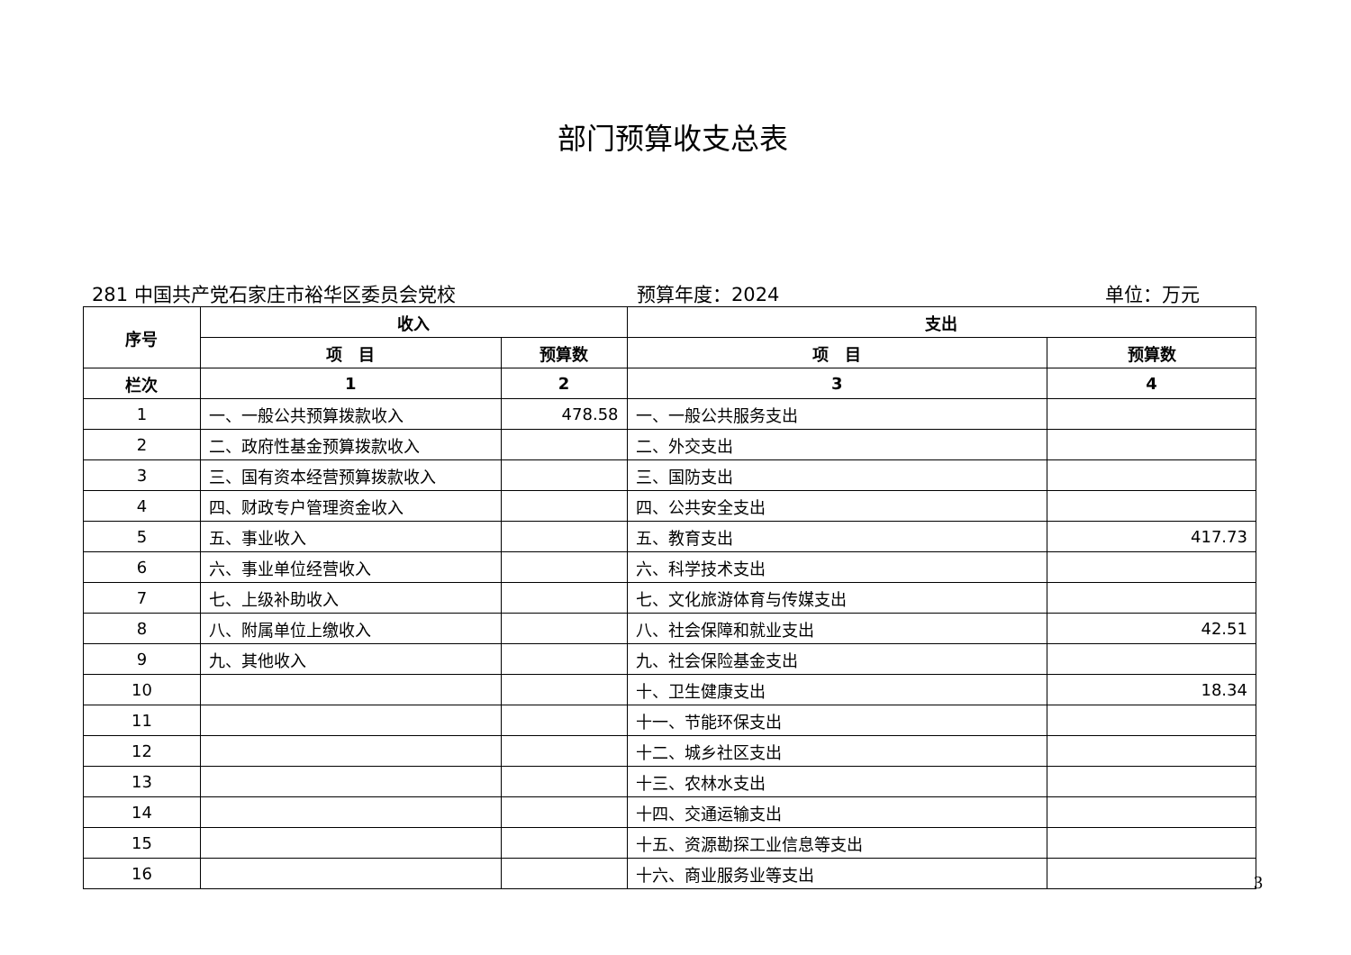部门预算收支总表
281 中国共产党石家庄市裕华区委员会党校 预算年度：2024 单位：万元
| 序号 | 收入 | | 支出 | |
| --- | --- | --- | --- | --- |
| | 项 目 | 预算数 | 项 目 | 预算数 |
| 栏次 | 1 | 2 | 3 | 4 |
| 1 | 一、一般公共预算拨款收入 | 478.58 | 一、一般公共服务支出 | |
| 2 | 二、政府性基金预算拨款收入 | | 二、外交支出 | |
| 3 | 三、国有资本经营预算拨款收入 | | 三、国防支出 | |
| 4 | 四、财政专户管理资金收入 | | 四、公共安全支出 | |
| 5 | 五、事业收入 | | 五、教育支出 | 417.73 |
| 6 | 六、事业单位经营收入 | | 六、科学技术支出 | |
| 7 | 七、上级补助收入 | | 七、文化旅游体育与传媒支出 | |
| 8 | 八、附属单位上缴收入 | | 八、社会保障和就业支出 | 42.51 |
| 9 | 九、其他收入 | | 九、社会保险基金支出 | |
| 10 | | | 十、卫生健康支出 | 18.34 |
| 11 | | | 十一、节能环保支出 | |
| 12 | | | 十二、城乡社区支出 | |
| 13 | | | 十三、农林水支出 | |
| 14 | | | 十四、交通运输支出 | |
| 15 | | | 十五、资源勘探工业信息等支出 | |
| 16 | | | 十六、商业服务业等支出 | |
3